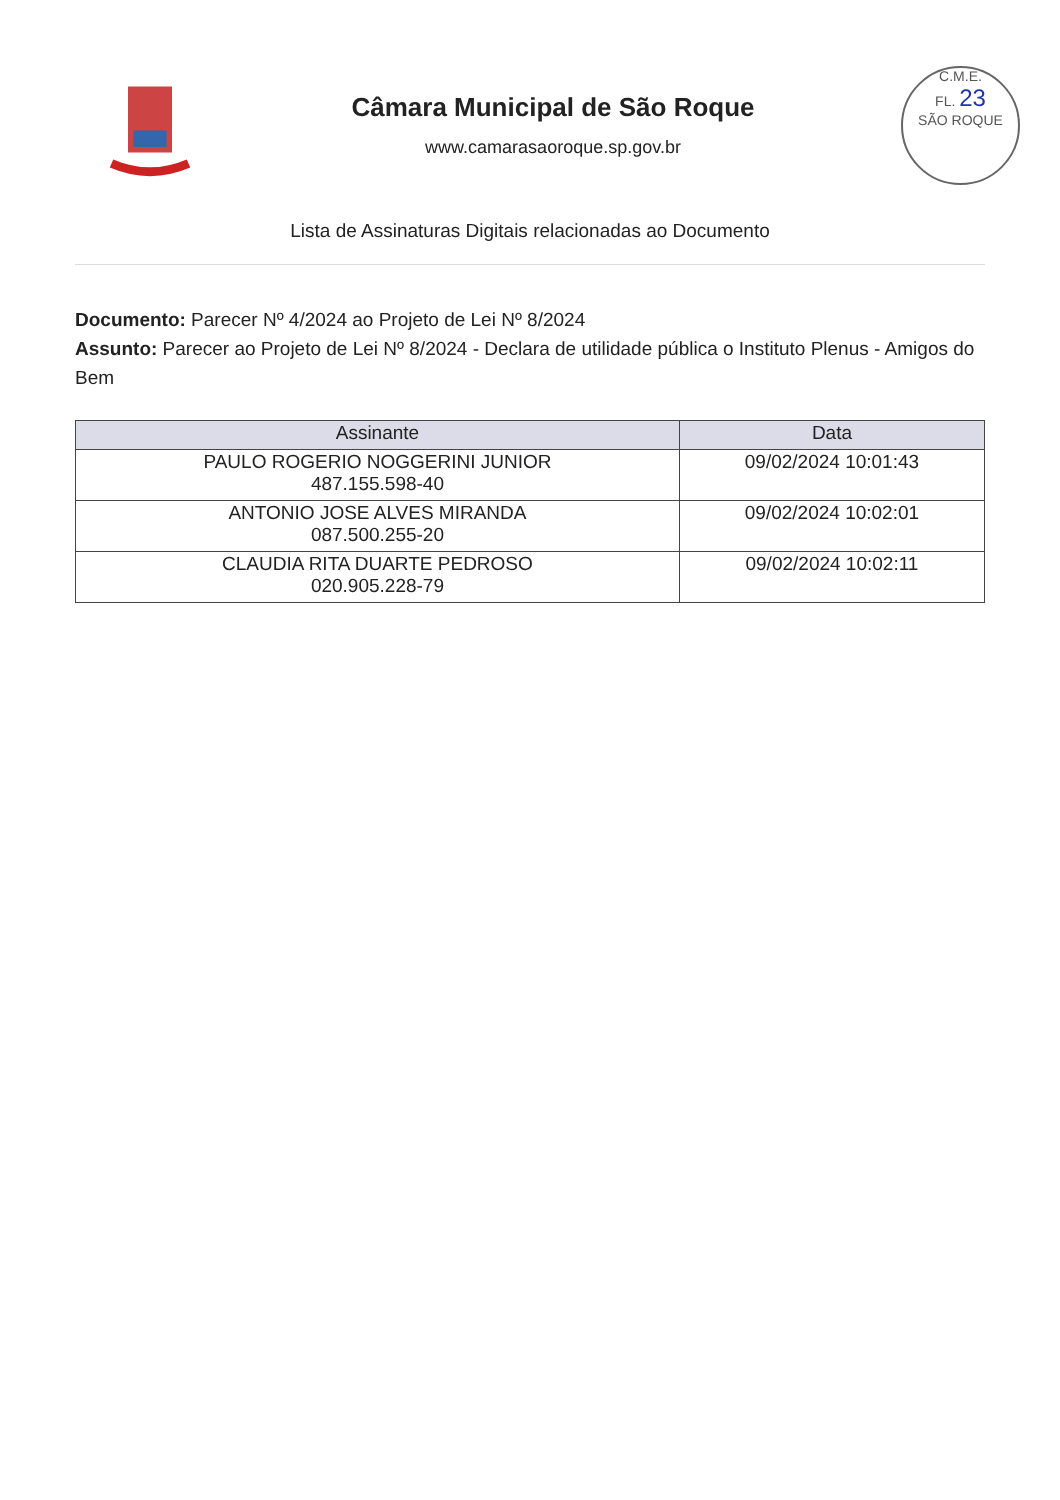Câmara Municipal de São Roque
www.camarasaoroque.sp.gov.br
C.M.E.
FL. 23
SÃO ROQUE
Lista de Assinaturas Digitais relacionadas ao Documento
Documento: Parecer Nº 4/2024 ao Projeto de Lei Nº 8/2024
Assunto: Parecer ao Projeto de Lei Nº 8/2024 - Declara de utilidade pública o Instituto Plenus - Amigos do Bem
| Assinante | Data |
| --- | --- |
| PAULO ROGERIO NOGGERINI JUNIOR 487.155.598-40 | 09/02/2024 10:01:43 |
| ANTONIO JOSE ALVES MIRANDA 087.500.255-20 | 09/02/2024 10:02:01 |
| CLAUDIA RITA DUARTE PEDROSO 020.905.228-79 | 09/02/2024 10:02:11 |